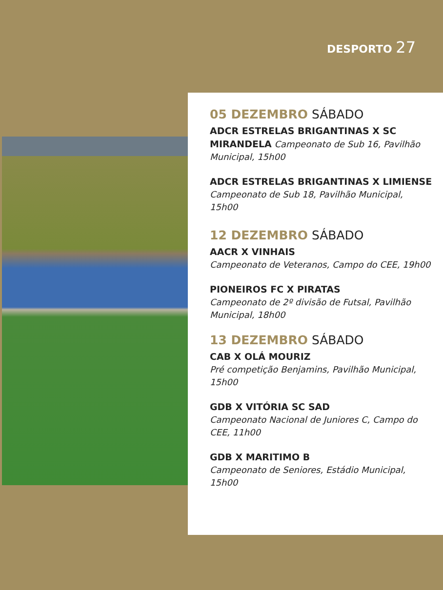DESPORTO 27
05 DEZEMBRO SÁBADO
ADCR ESTRELAS BRIGANTINAS X SC MIRANDELA Campeonato de Sub 16, Pavilhão Municipal, 15h00
ADCR ESTRELAS BRIGANTINAS X LIMIENSE Campeonato de Sub 18, Pavilhão Municipal, 15h00
12 DEZEMBRO SÁBADO
AACR X VINHAIS
Campeonato de Veteranos, Campo do CEE, 19h00
PIONEIROS FC X PIRATAS
Campeonato de 2º divisão de Futsal, Pavilhão Municipal, 18h00
13 DEZEMBRO SÁBADO
CAB X OLÁ MOURIZ
Pré competição Benjamins, Pavilhão Municipal, 15h00
GDB X VITÓRIA SC SAD
Campeonato Nacional de Juniores C, Campo do CEE, 11h00
GDB X MARITIMO B
Campeonato de Seniores, Estádio Municipal, 15h00